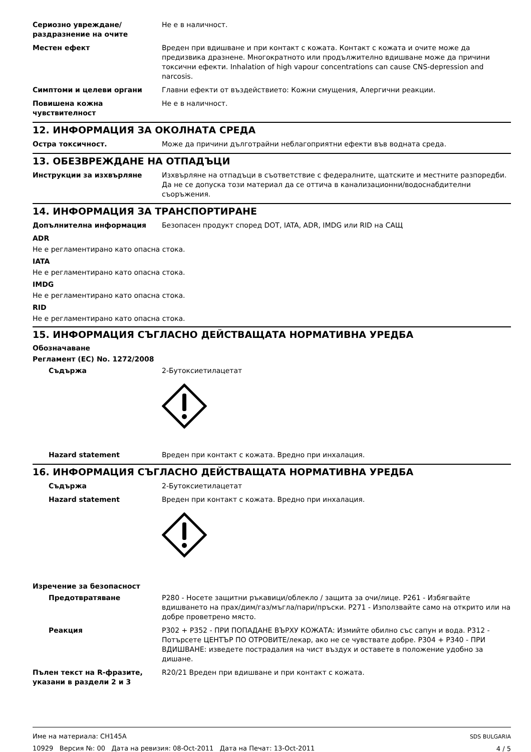Сериозно увреждане/раздразнение на очите
Не е в наличност.
Местен ефект Вреден при вдишване и при контакт с кожата. Контакт с кожата и очите може да предизвика дразнене. Многократното или продължително вдишване може да причини токсични ефекти. Inhalation of high vapour concentrations can cause CNS-depression and narcosis.
Симптоми и целеви органи Главни ефекти от въздействието: Кожни смущения, Алергични реакции.
Повишена кожна чувствителност Не е в наличност.
12. ИНФОРМАЦИЯ ЗА ОКОЛНАТА СРЕДА
Остра токсичност. Може да причини дълготрайни неблагоприятни ефекти във водната среда.
13. ОБЕЗВРЕЖДАНЕ НА ОТПАДЪЦИ
Инструкции за изхвърляне Изхвърляне на отпадъци в съответствие с федералните, щатските и местните разпоредби. Да не се допуска този материал да се оттича в канализационни/водоснабдителни съоръжения.
14. ИНФОРМАЦИЯ ЗА ТРАНСПОРТИРАНЕ
Допълнителна информация Безопасен продукт според DOT, IATA, ADR, IMDG или RID на САЩ
ADR
Не е регламентирано като опасна стока.
IATA
Не е регламентирано като опасна стока.
IMDG
Не е регламентирано като опасна стока.
RID
Не е регламентирано като опасна стока.
15. ИНФОРМАЦИЯ СЪГЛАСНО ДЕЙСТВАЩАТА НОРМАТИВНА УРЕДБА
Обозначаване
Регламент (ЕС) No. 1272/2008
Съдържа 2-Бутоксиетилацетат
Hazard statement Вреден при контакт с кожата. Вредно при инхалация.
16. ИНФОРМАЦИЯ СЪГЛАСНО ДЕЙСТВАЩАТА НОРМАТИВНА УРЕДБА
Съдържа 2-Бутоксиетилацетат
Hazard statement Вреден при контакт с кожата. Вредно при инхалация.
Изречение за безопасност
Предотвратяване P280 - Носете защитни ръкавици/облекло / защита за очи/лице. P261 - Избягвайте вдишването на прах/дим/газ/мъгла/пари/пръски. P271 - Използвайте само на открито или на добре проветрено място.
Реакция P302 + P352 - ПРИ ПОПАДАНЕ ВЪРХУ КОЖАТА: Измийте обилно със сапун и вода. P312 - Потърсете ЦЕНТЪР ПО ОТРОВИТЕ/лекар, ако не се чувствате добре. P304 + P340 - ПРИ ВДИШВАНЕ: изведете пострадалия на чист въздух и оставете в положение удобно за дишане.
Пълен текст на R-фразите, указани в раздели 2 и 3
R20/21 Вреден при вдишване и при контакт с кожата.
Име на материала: CH145A
10929 Версия №: 00 Дата на ревизия: 08-Oct-2011 Дата на Печат: 13-Oct-2011
SDS BULGARIA
4 / 5